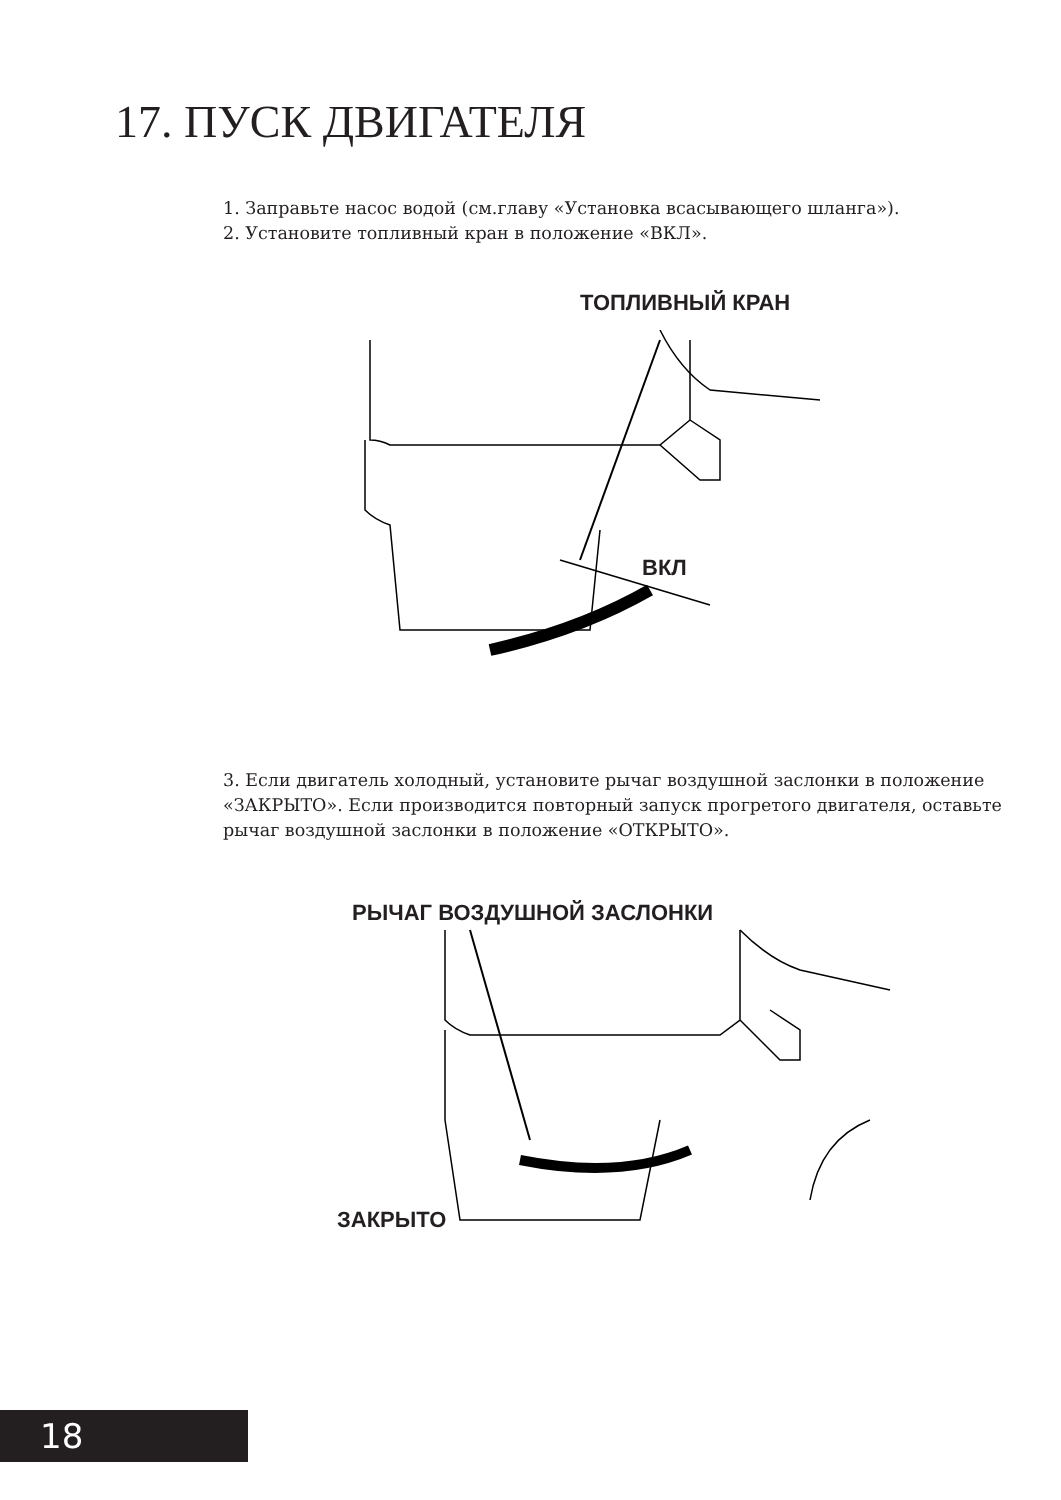17. ПУСК ДВИГАТЕЛЯ
1. Заправьте насос водой (см.главу «Установка всасывающего шланга»).
2. Установите топливный кран в положение «ВКЛ».
ТОПЛИВНЫЙ КРАН
ВКЛ
3. Если двигатель холодный, установите рычаг воздушной заслонки в положение «ЗАКРЫТО». Если производится повторный запуск прогретого двигателя, оставьте рычаг воздушной заслонки в положение «ОТКРЫТО».
РЫЧАГ ВОЗДУШНОЙ ЗАСЛОНКИ
ЗАКРЫТО
18